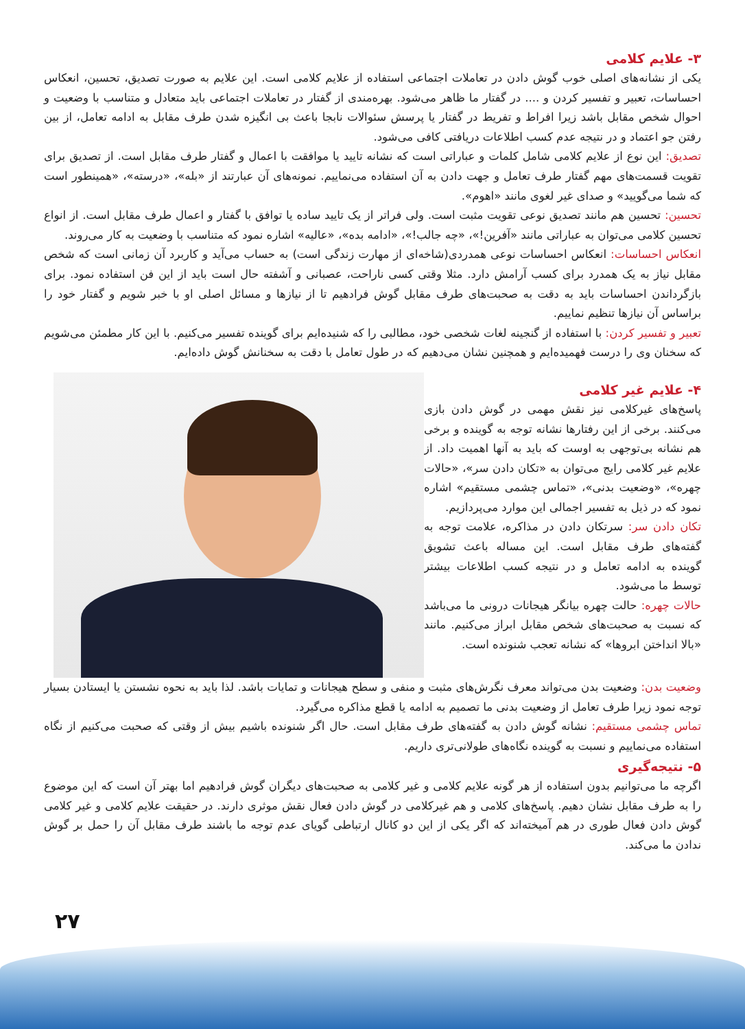۳- علایم کلامی
یکی از نشانه‌های اصلی خوب گوش دادن در تعاملات اجتماعی استفاده از علایم کلامی است. این علایم به صورت تصدیق، تحسین، انعکاس احساسات، تعبیر و تفسیر کردن و .... در گفتار ما ظاهر می‌شود. بهره‌مندی از گفتار در تعاملات اجتماعی باید متعادل و متناسب با وضعیت و احوال شخص مقابل باشد زیرا افراط و تفریط در گفتار یا پرسش سئوالات نابجا باعث بی انگیزه شدن طرف مقابل به ادامه تعامل، از بین رفتن جو اعتماد و در نتیجه عدم کسب اطلاعات دریافتی کافی می‌شود.
تصدیق: این نوع از علایم کلامی شامل کلمات و عباراتی است که نشانه تایید یا موافقت با اعمال و گفتار طرف مقابل است. از تصدیق برای تقویت قسمت‌های مهم گفتار طرف تعامل و جهت دادن به آن استفاده می‌نماییم. نمونه‌های آن عبارتند از «بله»، «درسته»، «همینطور است که شما می‌گویید» و صدای غیر لغوی مانند «اهوم».
تحسین: تحسین هم مانند تصدیق نوعی تقویت مثبت است. ولی فراتر از یک تایید ساده یا توافق با گفتار و اعمال طرف مقابل است. از انواع تحسین کلامی می‌توان به عباراتی مانند «آفرین!»، «چه جالب!»، «ادامه بده»، «عالیه» اشاره نمود که متناسب با وضعیت به کار می‌روند.
انعکاس احساسات: انعکاس احساسات نوعی همدردی(شاخه‌ای از مهارت زندگی است) به حساب می‌آید و کاربرد آن زمانی است که شخص مقابل نیاز به یک همدرد برای کسب آرامش دارد. مثلا وقتی کسی ناراحت، عصبانی و آشفته حال است باید از این فن استفاده نمود. برای بازگرداندن احساسات باید به دقت به صحبت‌های طرف مقابل گوش فرادهیم تا از نیازها و مسائل اصلی او با خبر شویم و گفتار خود را براساس آن نیازها تنظیم نماییم.
تعبیر و تفسیر کردن: با استفاده از گنجینه لغات شخصی خود، مطالبی را که شنیده‌ایم برای گوینده تفسیر می‌کنیم. با این کار مطمئن می‌شویم که سخنان وی را درست فهمیده‌ایم و همچنین نشان می‌دهیم که در طول تعامل با دقت به سخنانش گوش داده‌ایم.
۴- علایم غیر کلامی
پاسخ‌های غیرکلامی نیز نقش مهمی در گوش دادن بازی می‌کنند. برخی از این رفتارها نشانه توجه به گوینده و برخی هم نشانه بی‌توجهی به اوست که باید به آنها اهمیت داد. از علایم غیر کلامی رایج می‌توان به «تکان دادن سر»، «حالات چهره»، «وضعیت بدنی»، «تماس چشمی مستقیم» اشاره نمود که در ذیل به تفسیر اجمالی این موارد می‌پردازیم.
تکان دادن سر: سرتکان دادن در مذاکره، علامت توجه به گفته‌های طرف مقابل است. این مساله باعث تشویق گوینده به ادامه تعامل و در نتیجه کسب اطلاعات بیشتر توسط ما می‌شود.
حالات چهره: حالت چهره بیانگر هیجانات درونی ما می‌باشد که نسبت به صحبت‌های شخص مقابل ابراز می‌کنیم. مانند «بالا انداختن ابروها» که نشانه تعجب شنونده است.
وضعیت بدن: وضعیت بدن می‌تواند معرف نگرش‌های مثبت و منفی و سطح هیجانات و تمایات باشد. لذا باید به نحوه نشستن یا ایستادن بسیار توجه نمود زیرا طرف تعامل از وضعیت بدنی ما تصمیم به ادامه یا قطع مذاکره می‌گیرد.
تماس چشمی مستقیم: نشانه گوش دادن به گفته‌های طرف مقابل است. حال اگر شنونده باشیم بیش از وقتی که صحبت می‌کنیم از نگاه استفاده می‌نماییم و نسبت به گوینده نگاه‌های طولانی‌تری داریم.
۵- نتیجه‌گیری
اگرچه ما می‌توانیم بدون استفاده از هر گونه علایم کلامی و غیر کلامی به صحبت‌های دیگران گوش فرادهیم اما بهتر آن است که این موضوع را به طرف مقابل نشان دهیم. پاسخ‌های کلامی و هم غیرکلامی در گوش دادن فعال نقش موثری دارند. در حقیقت علایم کلامی و غیر کلامی گوش دادن فعال طوری در هم آمیخته‌اند که اگر یکی از این دو کانال ارتباطی گویای عدم توجه ما باشند طرف مقابل آن را حمل بر گوش ندادن ما می‌کند.
۲۷